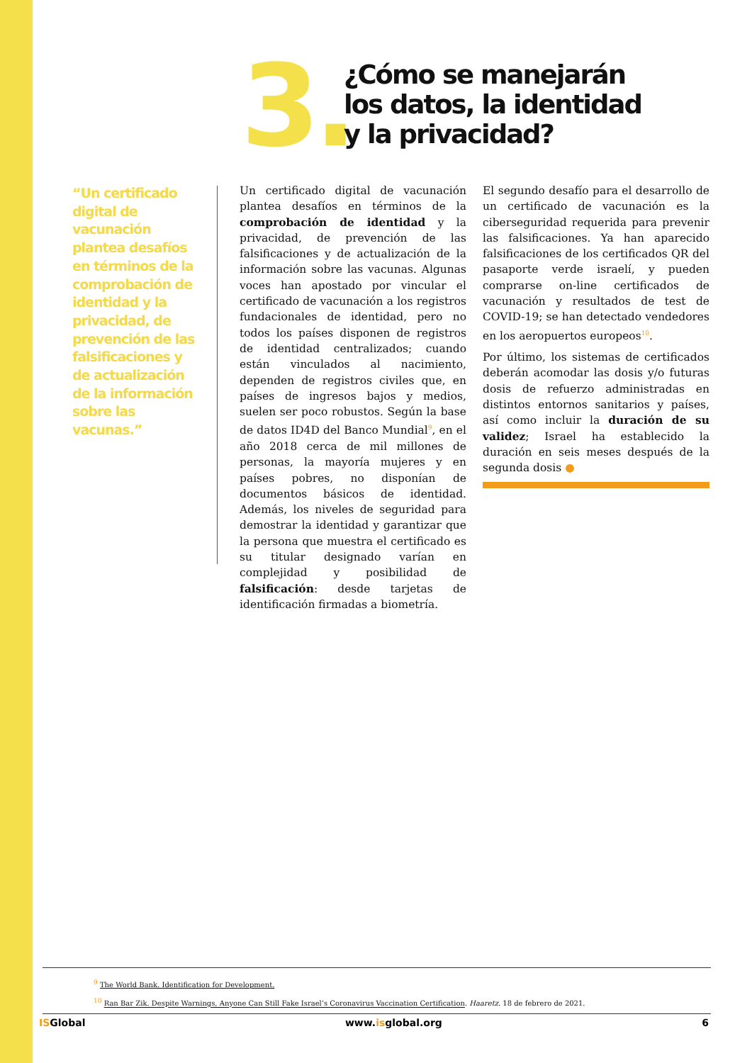3.
¿Cómo se manejarán
los datos, la identidad
y la privacidad?
“Un certificado digital de vacunación plantea desafíos en términos de la comprobación de identidad y la privacidad, de prevención de las falsificaciones y de actualización de la información sobre las vacunas.”
Un certificado digital de vacunación plantea desafíos en términos de la comprobación de identidad y la privacidad, de prevención de las falsificaciones y de actualización de la información sobre las vacunas. Algunas voces han apostado por vincular el certificado de vacunación a los registros fundacionales de identidad, pero no todos los países disponen de registros de identidad centralizados; cuando están vinculados al nacimiento, dependen de registros civiles que, en países de ingresos bajos y medios, suelen ser poco robustos. Según la base de datos ID4D del Banco Mundial<sup>9</sup>, en el año 2018 cerca de mil millones de personas, la mayoría mujeres y en países pobres, no disponían de documentos básicos de identidad. Además, los niveles de seguridad para demostrar la identidad y garantizar que la persona que muestra el certificado es su titular designado varían en complejidad y posibilidad de falsificación: desde tarjetas de identificación firmadas a biometría.
El segundo desafío para el desarrollo de un certificado de vacunación es la ciberseguridad requerida para prevenir las falsificaciones. Ya han aparecido falsificaciones de los certificados QR del pasaporte verde israelí, y pueden comprarse on-line certificados de vacunación y resultados de test de COVID-19; se han detectado vendedores en los aeropuertos europeos<sup>10</sup>.
Por último, los sistemas de certificados deberán acomodar las dosis y/o futuras dosis de refuerzo administradas en distintos entornos sanitarios y países, así como incluir la duración de su validez; Israel ha establecido la duración en seis meses después de la segunda dosis ●
<sup>9</sup> The World Bank. Identification for Development.
<sup>10</sup> Ran Bar Zik. Despite Warnings, Anyone Can Still Fake Israel’s Coronavirus Vaccination Certification. Haaretz. 18 de febrero de 2021.
ISGlobal www.isglobal.org 6